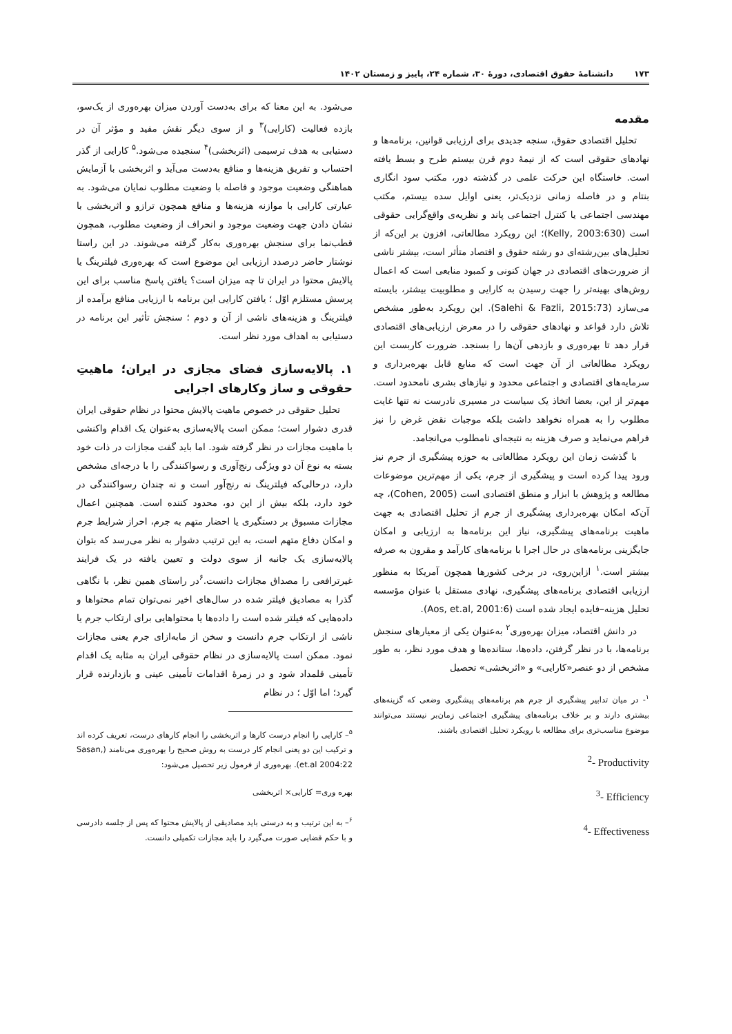۱۷۳ دانشنامهٔ حقوق اقتصادی، دورهٔ ۳۰، شماره ۲۴، پاییز و زمستان ۱۴۰۲
مقدمه
تحلیل اقتصادی حقوق، سنجه جدیدی برای ارزیابی قوانین، برنامه‌ها و نهادهای حقوقی است که از نیمهٔ دوم قرن بیستم طرح و بسط یافته است. خاستگاه این حرکت علمی در گذشته دور، مکتب سود انگاری بنتام و در فاصله زمانی نزدیک‌تر، یعنی اوایل سده بیستم، مکتب مهندسی اجتماعی یا کنترل اجتماعی پاند و نظریه‌ی واقع‌گرایی حقوقی است (Kelly, 2003:630)؛ این رویکرد مطالعاتی، افزون بر این‌که از تحلیل‌های بین‌رشته‌ای دو رشته حقوق و اقتصاد متأثر است، بیشتر ناشی از ضرورت‌های اقتصادی در جهان کنونی و کمبود منابعی است که اعمال روش‌های بهینه‌تر را جهت رسیدن به کارایی و مطلوبیت بیشتر، بایسته می‌سازد (Salehi & Fazli, 2015:73). این رویکرد به‌طور مشخص تلاش دارد قواعد و نهادهای حقوقی را در معرض ارزیابی‌های اقتصادی قرار دهد تا بهره‌وری و بازدهی آن‌ها را بسنجد. ضرورت کاربست این رویکرد مطالعاتی از آن جهت است که منابع قابل بهره‌برداری و سرمایه‌های اقتصادی و اجتماعی محدود و نیازهای بشری نامحدود است. مهم‌تر از این، بعضا اتخاذ یک سیاست در مسیری نادرست نه تنها غایت مطلوب را به همراه نخواهد داشت بلکه موجبات نقض غرض را نیز فراهم می‌نماید و صرف هزینه به نتیجه‌ای نامطلوب می‌انجامد.
با گذشت زمان این رویکرد مطالعاتی به حوزه پیشگیری از جرم نیز ورود پیدا کرده است و پیشگیری از جرم، یکی از مهم‌ترین موضوعات مطالعه و پژوهش با ابزار و منطق اقتصادی است (Cohen, 2005)، چه آن‌که امکان بهره‌برداری پیشگیری از جرم از تحلیل اقتصادی به جهت ماهیت برنامه‌های پیشگیری، نیاز این برنامه‌ها به ارزیابی و امکان جایگزینی برنامه‌های در حال اجرا با برنامه‌های کارآمد و مقرون به صرفه بیشتر است.<sup>۱</sup> ازاین‌روی، در برخی کشورها همچون آمریکا به منظور ارزیابی اقتصادی برنامه‌های پیشگیری، نهادی مستقل با عنوان مؤسسه تحلیل هزینه–فایده ایجاد شده است (Aos, et.al, 2001:6).
در دانش اقتصاد، میزان بهره‌وری<sup>۲</sup> به‌عنوان یکی از معیارهای سنجش برنامه‌ها، با در نظر گرفتن، داده‌ها، ستانده‌ها و هدف مورد نظر، به طور مشخص از دو عنصر«کارایی» و «اثربخشی» تحصیل
<sup>۱</sup>- در میان تدابیر پیشگیری از جرم هم برنامه‌های پیشگیری وضعی که گزینه‌های بیشتری دارند و بر خلاف برنامه‌های پیشگیری اجتماعی زمان‌بر نیستند می‌توانند موضوع مناسب‌تری برای مطالعه با رویکرد تحلیل اقتصادی باشند.
<sup>2</sup>- Productivity
<sup>3</sup>- Efficiency
<sup>4</sup>- Effectiveness
می‌شود. به این معنا که برای به‌دست آوردن میزان بهره‌وری از یک‌سو، بازده فعالیت (کارایی)<sup>۳</sup> و از سوی دیگر نقش مفید و مؤثر آن در دستیابی به هدف ترسیمی (اثربخشی)<sup>۴</sup> سنجیده می‌شود.<sup>۵</sup> کارایی از گذر احتساب و تفریق هزینه‌ها و منافع به‌دست می‌آید و اثربخشی با آزمایش هماهنگی وضعیت موجود و فاصله با وضعیت مطلوب نمایان می‌شود. به عبارتی کارایی با موازنه هزینه‌ها و منافع همچون ترازو و اثربخشی با نشان دادن جهت وضعیت موجود و انحراف از وضعیت مطلوب، همچون قطب‌نما برای سنجش بهره‌وری به‌کار گرفته می‌شوند. در این راستا نوشتار حاضر درصدد ارزیابی این موضوع است که بهره‌وری فیلترینگ یا پالایش محتوا در ایران تا چه میزان است؟ یافتن پاسخ مناسب برای این پرسش مستلزم اوّل ؛ یافتن کارایی این برنامه با ارزیابی منافع برآمده از فیلترینگ و هزینه‌های ناشی از آن و دوم ؛ سنجش تأثیر این برنامه در دستیابی به اهداف مورد نظر است.
۱. پالایه‌سازی فضای مجازی در ایران؛ ماهیتِ حقوقی و ساز وکارهای اجرایی
تحلیل حقوقی در خصوص ماهیت پالایش محتوا در نظام حقوقی ایران قدری دشوار است؛ ممکن است پالایه‌سازی به‌عنوان یک اقدام واکنشی با ماهیت مجازات در نظر گرفته شود. اما باید گفت مجازات در ذات خود بسته به نوع آن دو ویژگی رنج‌آوری و رسواکنندگی را با درجه‌ای مشخص دارد، درحالی‌که فیلترینگ نه رنج‌آور است و نه چندان رسواکنندگی در خود دارد، بلکه بیش از این دو، محدود کننده است. همچنین اعمال مجازات مسبوق بر دستگیری یا احضار متهم به جرم، احراز شرایط جرم و امکان دفاع متهم است، به این ترتیب دشوار به نظر می‌رسد که بتوان پالایه‌سازی یک جانبه از سوی دولت و تعیین یافته در یک فرایند غیرترافعی را مصداق مجازات دانست.<sup>۶</sup>در راستای همین نظر، با نگاهی گذرا به مصادیق فیلتر شده در سال‌های اخیر نمی‌توان تمام محتواها و داده‌هایی که فیلتر شده است را داده‌ها یا محتواهایی برای ارتکاب جرم یا ناشی از ارتکاب جرم دانست و سخن از مابه‌ازای جرم یعنی مجازات نمود. ممکن است پالایه‌سازی در نظام حقوقی ایران به مثابه یک اقدام تأمینی قلمداد شود و در زمرهٔ اقدامات تأمینی عینی و بازدارنده قرار گیرد؛ اما اوّل ؛ در نظام
<sup>۵</sup>– کارایی را انجام درست کارها و اثربخشی را انجام کارهای درست، تعریف کرده اند و ترکیب این دو یعنی انجام کار درست به روش صحیح را بهره‌وری می‌نامند (Sasan, et.al 2004:22). بهره‌وری از فرمول زیر تحصیل می‌شود:
بهره وری= کارایی× اثربخشی
<sup>۶</sup>– به این ترتیب و به درستی باید مصادیقی از پالایش محتوا که پس از جلسه دادرسی و با حکم قضایی صورت می‌گیرد را باید مجازات تکمیلی دانست.